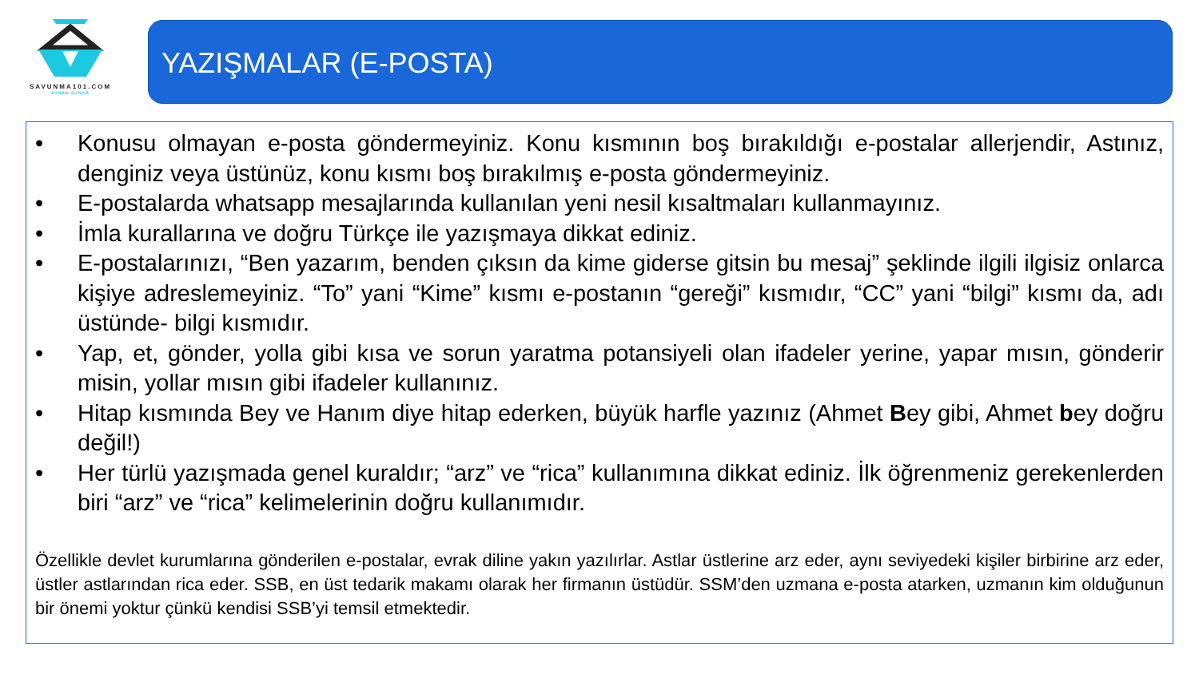SAVUNMA101.COM
AYHAN SUNAR
YAZIŞMALAR (E-POSTA)
• Konusu olmayan e-posta göndermeyiniz. Konu kısmının boş bırakıldığı e-postalar allerjendir, Astınız, denginiz veya üstünüz, konu kısmı boş bırakılmış e-posta göndermeyiniz.
• E-postalarda whatsapp mesajlarında kullanılan yeni nesil kısaltmaları kullanmayınız.
• İmla kurallarına ve doğru Türkçe ile yazışmaya dikkat ediniz.
• E-postalarınızı, “Ben yazarım, benden çıksın da kime giderse gitsin bu mesaj” şeklinde ilgili ilgisiz onlarca kişiye adreslemeyiniz. “To” yani “Kime” kısmı e-postanın “gereği” kısmıdır, “CC” yani “bilgi” kısmı da, adı üstünde- bilgi kısmıdır.
• Yap, et, gönder, yolla gibi kısa ve sorun yaratma potansiyeli olan ifadeler yerine, yapar mısın, gönderir misin, yollar mısın gibi ifadeler kullanınız.
• Hitap kısmında Bey ve Hanım diye hitap ederken, büyük harfle yazınız (Ahmet Bey gibi, Ahmet bey doğru değil!)
• Her türlü yazışmada genel kuraldır; “arz” ve “rica” kullanımına dikkat ediniz. İlk öğrenmeniz gerekenlerden biri “arz” ve “rica” kelimelerinin doğru kullanımıdır.
Özellikle devlet kurumlarına gönderilen e-postalar, evrak diline yakın yazılırlar. Astlar üstlerine arz eder, aynı seviyedeki kişiler birbirine arz eder, üstler astlarından rica eder. SSB, en üst tedarik makamı olarak her firmanın üstüdür. SSM’den uzmana e-posta atarken, uzmanın kim olduğunun bir önemi yoktur çünkü kendisi SSB’yi temsil etmektedir.